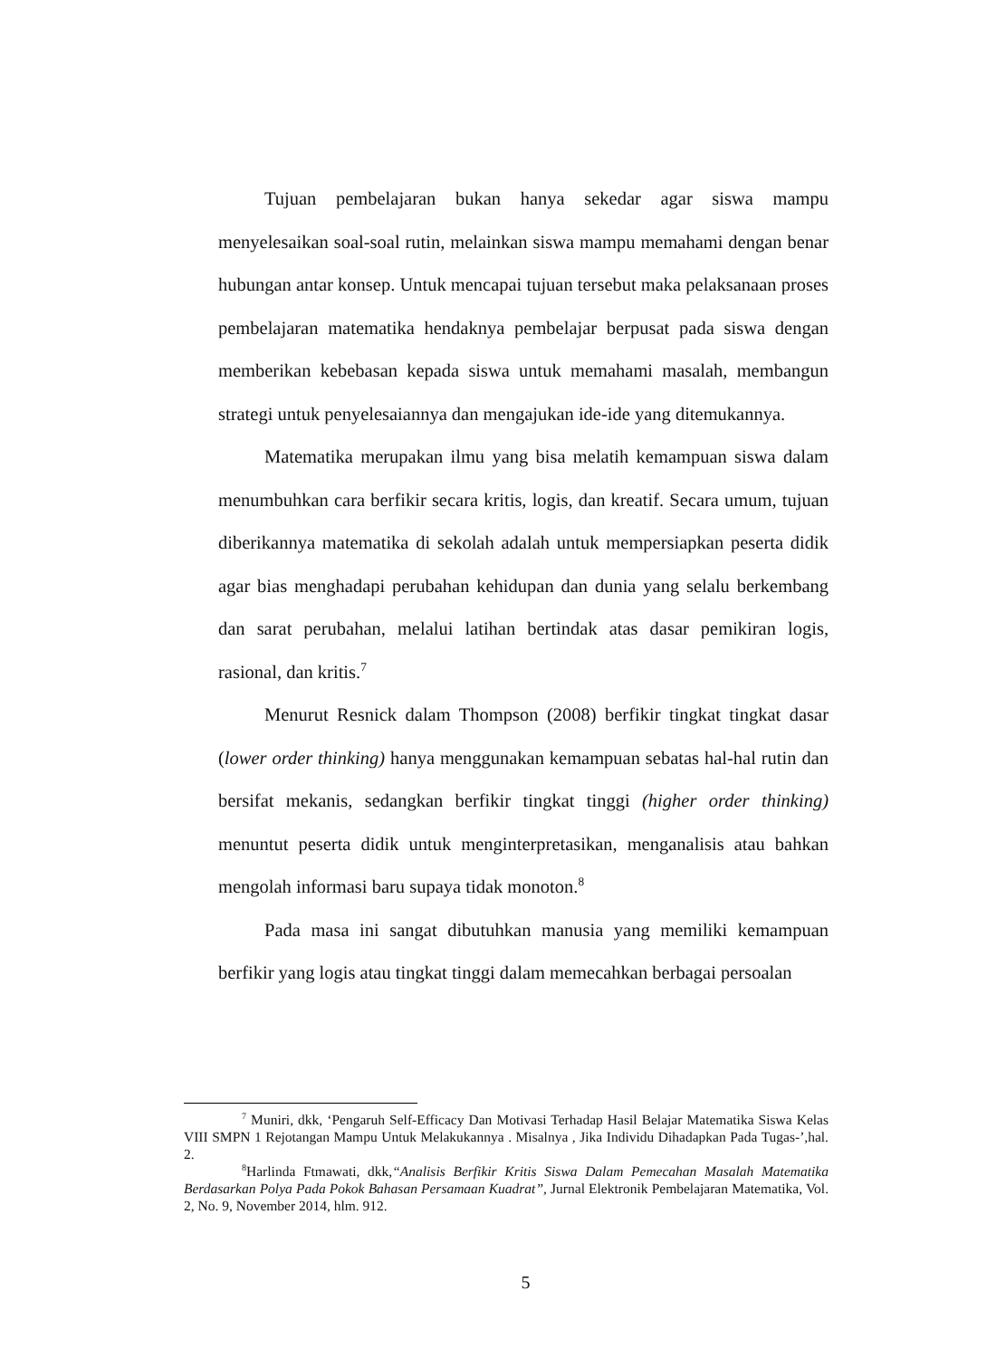Tujuan pembelajaran bukan hanya sekedar agar siswa mampu menyelesaikan soal-soal rutin, melainkan siswa mampu memahami dengan benar hubungan antar konsep. Untuk mencapai tujuan tersebut maka pelaksanaan proses pembelajaran matematika hendaknya pembelajar berpusat pada siswa dengan memberikan kebebasan kepada siswa untuk memahami masalah, membangun strategi untuk penyelesaiannya dan mengajukan ide-ide yang ditemukannya.
Matematika merupakan ilmu yang bisa melatih kemampuan siswa dalam menumbuhkan cara berfikir secara kritis, logis, dan kreatif. Secara umum, tujuan diberikannya matematika di sekolah adalah untuk mempersiapkan peserta didik agar bias menghadapi perubahan kehidupan dan dunia yang selalu berkembang dan sarat perubahan, melalui latihan bertindak atas dasar pemikiran logis, rasional, dan kritis.<sup>7</sup>
Menurut Resnick dalam Thompson (2008) berfikir tingkat tingkat dasar (lower order thinking) hanya menggunakan kemampuan sebatas hal-hal rutin dan bersifat mekanis, sedangkan berfikir tingkat tinggi (higher order thinking) menuntut peserta didik untuk menginterpretasikan, menganalisis atau bahkan mengolah informasi baru supaya tidak monoton.<sup>8</sup>
Pada masa ini sangat dibutuhkan manusia yang memiliki kemampuan berfikir yang logis atau tingkat tinggi dalam memecahkan berbagai persoalan
<sup>7</sup> Muniri, dkk, ‘Pengaruh Self-Efficacy Dan Motivasi Terhadap Hasil Belajar Matematika Siswa Kelas VIII SMPN 1 Rejotangan Mampu Untuk Melakukannya . Misalnya , Jika Individu Dihadapkan Pada Tugas-’,hal. 2.
<sup>8</sup> Harlinda Ftmawati, dkk,“Analisis Berfikir Kritis Siswa Dalam Pemecahan Masalah Matematika Berdasarkan Polya Pada Pokok Bahasan Persamaan Kuadrat”, Jurnal Elektronik Pembelajaran Matematika, Vol. 2, No. 9, November 2014, hlm. 912.
5